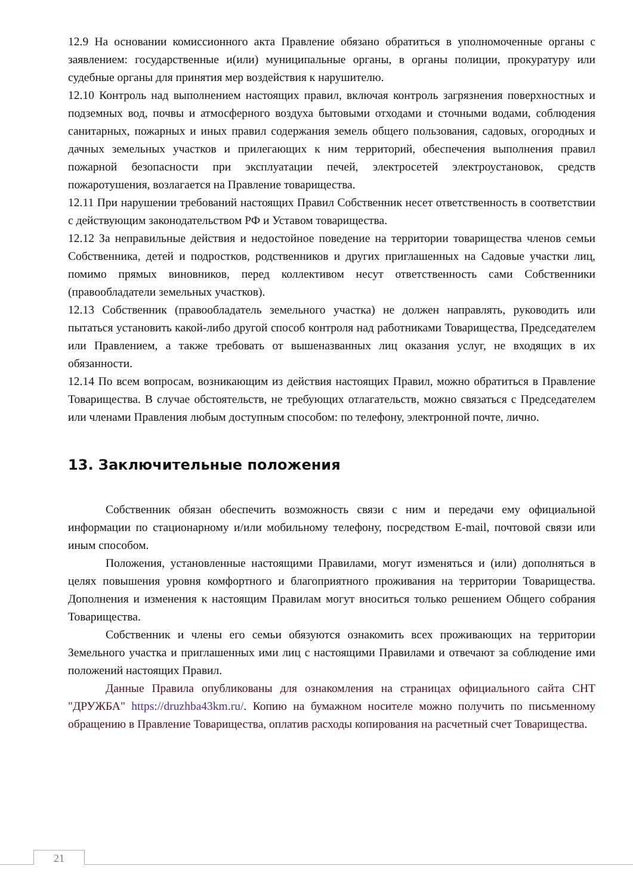12.9 На основании комиссионного акта Правление обязано обратиться в уполномоченные органы с заявлением: государственные и(или) муниципальные органы, в органы полиции, прокуратуру или судебные органы для принятия мер воздействия к нарушителю.
12.10 Контроль над выполнением настоящих правил, включая контроль загрязнения поверхностных и подземных вод, почвы и атмосферного воздуха бытовыми отходами и сточными водами, соблюдения санитарных, пожарных и иных правил содержания земель общего пользования, садовых, огородных и дачных земельных участков и прилегающих к ним территорий, обеспечения выполнения правил пожарной безопасности при эксплуатации печей, электросетей электроустановок, средств пожаротушения, возлагается на Правление товарищества.
12.11 При нарушении требований настоящих Правил Собственник несет ответственность в соответствии с действующим законодательством РФ и Уставом товарищества.
12.12 За неправильные действия и недостойное поведение на территории товарищества членов семьи Собственника, детей и подростков, родственников и других приглашенных на Садовые участки лиц, помимо прямых виновников, перед коллективом несут ответственность сами Собственники (правообладатели земельных участков).
12.13 Собственник (правообладатель земельного участка) не должен направлять, руководить или пытаться установить какой-либо другой способ контроля над работниками Товарищества, Председателем или Правлением, а также требовать от вышеназванных лиц оказания услуг, не входящих в их обязанности.
12.14 По всем вопросам, возникающим из действия настоящих Правил, можно обратиться в Правление Товарищества. В случае обстоятельств, не требующих отлагательств, можно связаться с Председателем или членами Правления любым доступным способом: по телефону, электронной почте, лично.
13. Заключительные положения
Собственник обязан обеспечить возможность связи с ним и передачи ему официальной информации по стационарному и/или мобильному телефону, посредством E-mail, почтовой связи или иным способом.
Положения, установленные настоящими Правилами, могут изменяться и (или) дополняться в целях повышения уровня комфортного и благоприятного проживания на территории Товарищества. Дополнения и изменения к настоящим Правилам могут вноситься только решением Общего собрания Товарищества.
Собственник и члены его семьи обязуются ознакомить всех проживающих на территории Земельного участка и приглашенных ими лиц с настоящими Правилами и отвечают за соблюдение ими положений настоящих Правил.
Данные Правила опубликованы для ознакомления на страницах официального сайта СНТ "ДРУЖБА" https://druzhba43km.ru/. Копию на бумажном носителе можно получить по письменному обращению в Правление Товарищества, оплатив расходы копирования на расчетный счет Товарищества.
21